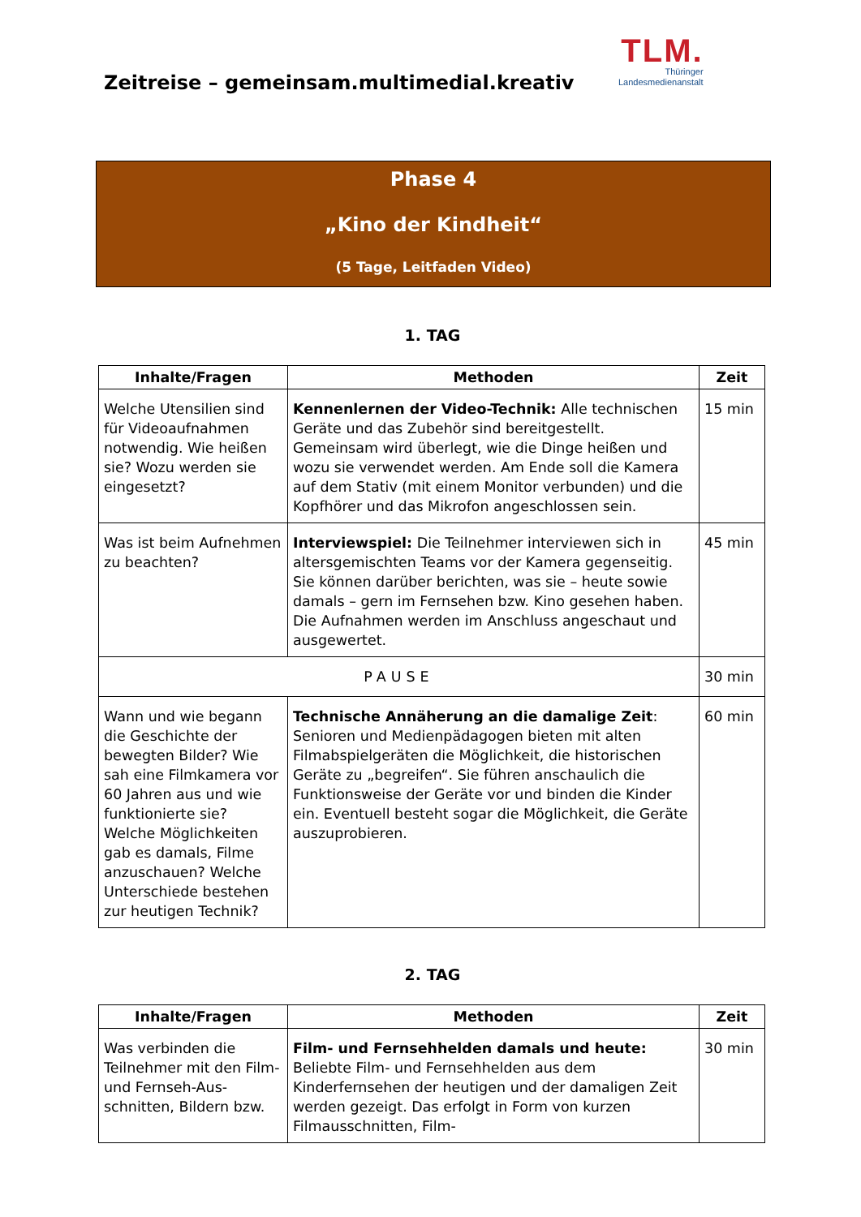TLM.
Thüringer
Landesmedienanstalt
Zeitreise – gemeinsam.multimedial.kreativ
Phase 4
„Kino der Kindheit“
(5 Tage, Leitfaden Video)
1. TAG
| Inhalte/Fragen | Methoden | Zeit |
| --- | --- | --- |
| Welche Utensilien sind für Videoaufnahmen notwendig. Wie heißen sie? Wozu werden sie eingesetzt? | Kennenlernen der Video-Technik: Alle technischen Geräte und das Zubehör sind bereitgestellt. Gemeinsam wird überlegt, wie die Dinge heißen und wozu sie verwendet werden. Am Ende soll die Kamera auf dem Stativ (mit einem Monitor verbunden) und die Kopfhörer und das Mikrofon angeschlossen sein. | 15 min |
| Was ist beim Aufnehmen zu beachten? | Interviewspiel: Die Teilnehmer interviewen sich in altersgemischten Teams vor der Kamera gegenseitig. Sie können darüber berichten, was sie – heute sowie damals – gern im Fernsehen bzw. Kino gesehen haben. Die Aufnahmen werden im Anschluss angeschaut und ausgewertet. | 45 min |
| PAUSE | | 30 min |
| Wann und wie begann die Geschichte der bewegten Bilder? Wie sah eine Filmkamera vor 60 Jahren aus und wie funktionierte sie? Welche Möglichkeiten gab es damals, Filme anzuschauen? Welche Unterschiede bestehen zur heutigen Technik? | Technische Annäherung an die damalige Zeit : Senioren und Medienpädagogen bieten mit alten Filmabspielgeräten die Möglichkeit, die historischen Geräte zu „begreifen“. Sie führen anschaulich die Funktionsweise der Geräte vor und binden die Kinder ein. Eventuell besteht sogar die Möglichkeit, die Geräte auszuprobieren. | 60 min |
2. TAG
| Inhalte/Fragen | Methoden | Zeit |
| --- | --- | --- |
| Was verbinden die Teilnehmer mit den Film- und Fernseh-Aus-schnitten, Bildern bzw. | Film- und Fernsehhelden damals und heute: Beliebte Film- und Fernsehhelden aus dem Kinderfernsehen der heutigen und der damaligen Zeit werden gezeigt. Das erfolgt in Form von kurzen Filmausschnitten, Film- | 30 min |